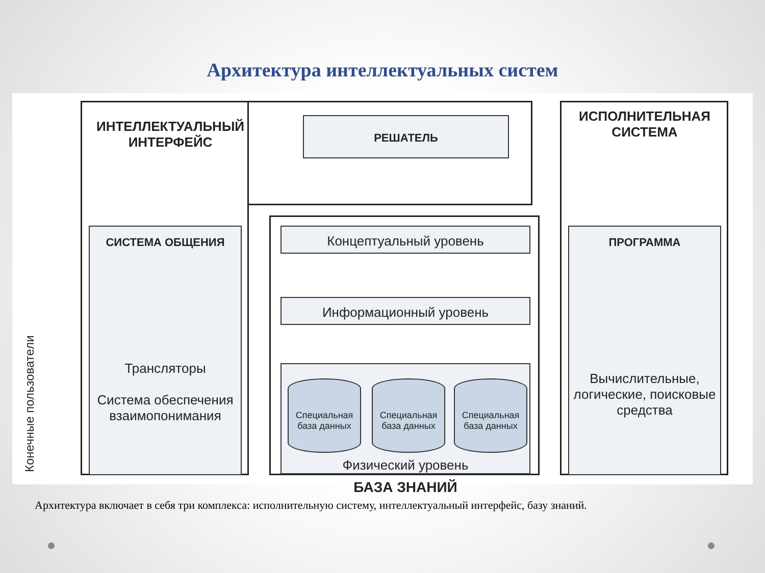Архитектура интеллектуальных систем
ИНТЕЛЛЕКТУАЛЬНЫЙ
ИНТЕРФЕЙС
РЕШАТЕЛЬ
ИСПОЛНИТЕЛЬНАЯ
СИСТЕМА
СИСТЕМА ОБЩЕНИЯ
Трансляторы
Система обеспечения взаимопонимания
Конечные пользователи
Концептуальный уровень
Информационный уровень
Специальная база данных
Специальная база данных
Специальная база данных
Физический уровень БАЗА ЗНАНИЙ
ПРОГРАММА
Вычислительные, логические, поисковые средства
Архитектура включает в себя три комплекса: исполнительную систему, интеллектуальный интерфейс, базу знаний.